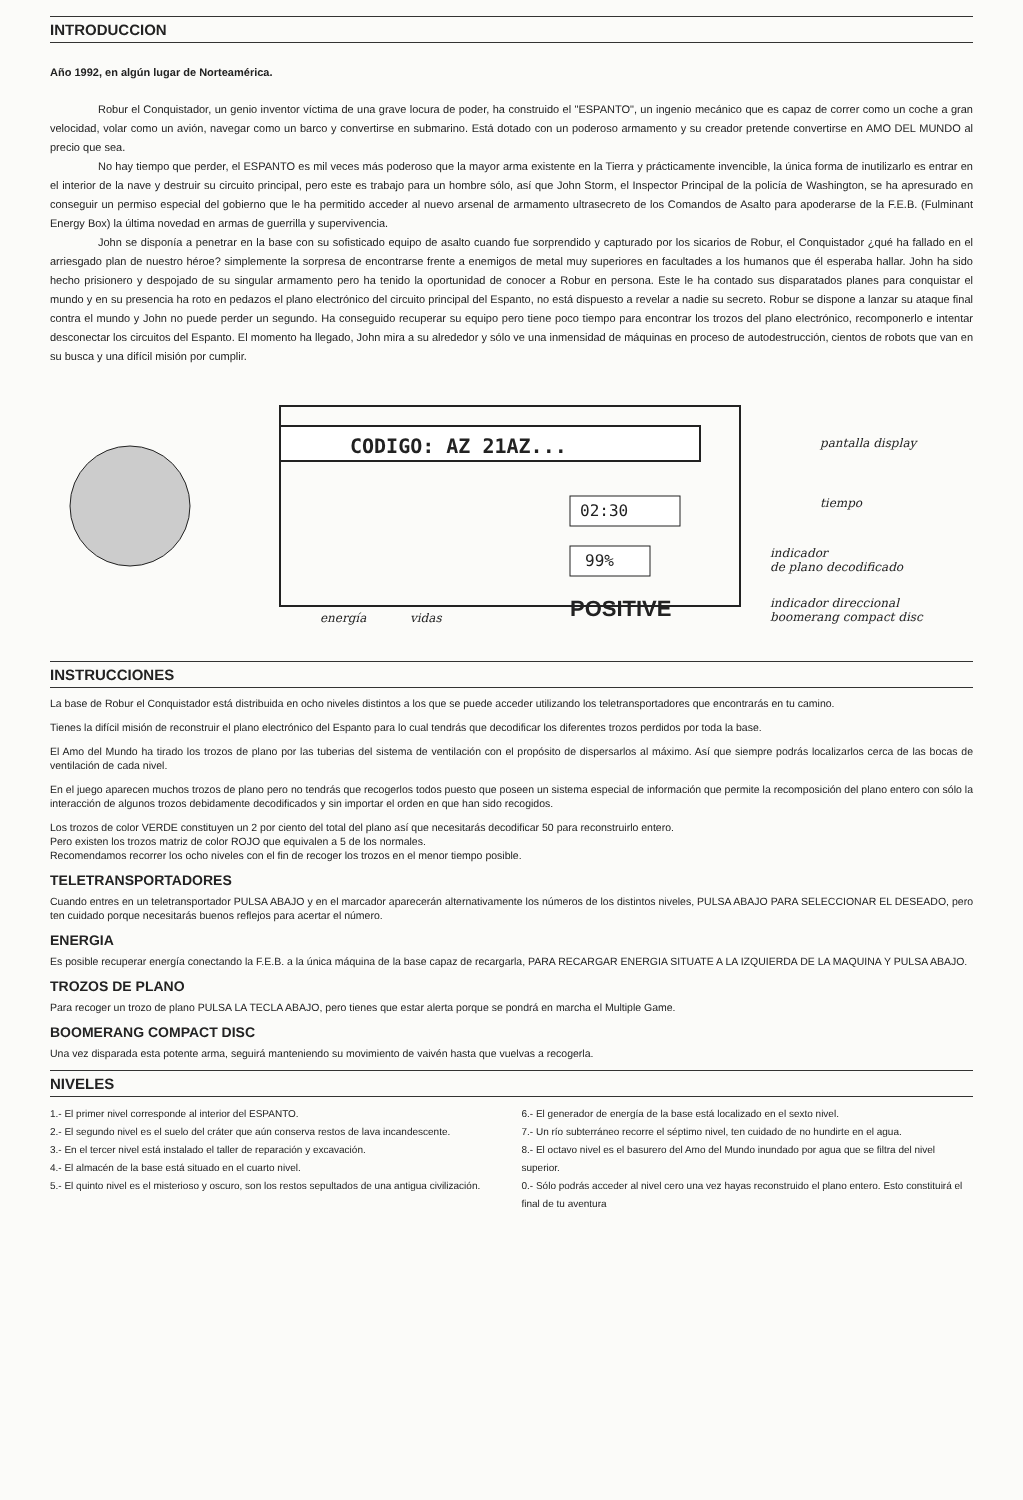INTRODUCCION
Año 1992, en algún lugar de Norteamérica.
Robur el Conquistador, un genio inventor víctima de una grave locura de poder, ha construido el "ESPANTO", un ingenio mecánico que es capaz de correr como un coche a gran velocidad, volar como un avión, navegar como un barco y convertirse en submarino. Está dotado con un poderoso armamento y su creador pretende convertirse en AMO DEL MUNDO al precio que sea.
No hay tiempo que perder, el ESPANTO es mil veces más poderoso que la mayor arma existente en la Tierra y prácticamente invencible, la única forma de inutilizarlo es entrar en el interior de la nave y destruir su circuito principal, pero este es trabajo para un hombre sólo, así que John Storm, el Inspector Principal de la policía de Washington, se ha apresurado en conseguir un permiso especial del gobierno que le ha permitido acceder al nuevo arsenal de armamento ultrasecreto de los Comandos de Asalto para apoderarse de la F.E.B. (Fulminant Energy Box) la última novedad en armas de guerrilla y supervivencia.
John se disponía a penetrar en la base con su sofisticado equipo de asalto cuando fue sorprendido y capturado por los sicarios de Robur, el Conquistador ¿qué ha fallado en el arriesgado plan de nuestro héroe? simplemente la sorpresa de encontrarse frente a enemigos de metal muy superiores en facultades a los humanos que él esperaba hallar. John ha sido hecho prisionero y despojado de su singular armamento pero ha tenido la oportunidad de conocer a Robur en persona. Este le ha contado sus disparatados planes para conquistar el mundo y en su presencia ha roto en pedazos el plano electrónico del circuito principal del Espanto, no está dispuesto a revelar a nadie su secreto. Robur se dispone a lanzar su ataque final contra el mundo y John no puede perder un segundo. Ha conseguido recuperar su equipo pero tiene poco tiempo para encontrar los trozos del plano electrónico, recomponerlo e intentar desconectar los circuitos del Espanto. El momento ha llegado, John mira a su alrededor y sólo ve una inmensidad de máquinas en proceso de autodestrucción, cientos de robots que van en su busca y una difícil misión por cumplir.
CODIGO: AZ 21AZ...
02:30
99%
POSITIVE
pantalla display
tiempo
indicador
de plano decodificado
indicador direccional
boomerang compact disc
energía vidas
INSTRUCCIONES
La base de Robur el Conquistador está distribuida en ocho niveles distintos a los que se puede acceder utilizando los teletransportadores que encontrarás en tu camino.
Tienes la difícil misión de reconstruir el plano electrónico del Espanto para lo cual tendrás que decodificar los diferentes trozos perdidos por toda la base.
El Amo del Mundo ha tirado los trozos de plano por las tuberias del sistema de ventilación con el propósito de dispersarlos al máximo. Así que siempre podrás localizarlos cerca de las bocas de ventilación de cada nivel.
En el juego aparecen muchos trozos de plano pero no tendrás que recogerlos todos puesto que poseen un sistema especial de información que permite la recomposición del plano entero con sólo la interacción de algunos trozos debidamente decodificados y sin importar el orden en que han sido recogidos.
Los trozos de color VERDE constituyen un 2 por ciento del total del plano así que necesitarás decodificar 50 para reconstruirlo entero.
Pero existen los trozos matriz de color ROJO que equivalen a 5 de los normales.
Recomendamos recorrer los ocho niveles con el fin de recoger los trozos en el menor tiempo posible.
TELETRANSPORTADORES
Cuando entres en un teletransportador PULSA ABAJO y en el marcador aparecerán alternativamente los números de los distintos niveles, PULSA ABAJO PARA SELECCIONAR EL DESEADO, pero ten cuidado porque necesitarás buenos reflejos para acertar el número.
ENERGIA
Es posible recuperar energía conectando la F.E.B. a la única máquina de la base capaz de recargarla, PARA RECARGAR ENERGIA SITUATE A LA IZQUIERDA DE LA MAQUINA Y PULSA ABAJO.
TROZOS DE PLANO
Para recoger un trozo de plano PULSA LA TECLA ABAJO, pero tienes que estar alerta porque se pondrá en marcha el Multiple Game.
BOOMERANG COMPACT DISC
Una vez disparada esta potente arma, seguirá manteniendo su movimiento de vaivén hasta que vuelvas a recogerla.
NIVELES
1.- El primer nivel corresponde al interior del ESPANTO.
2.- El segundo nivel es el suelo del cráter que aún conserva restos de lava incandescente.
3.- En el tercer nivel está instalado el taller de reparación y excavación.
4.- El almacén de la base está situado en el cuarto nivel.
5.- El quinto nivel es el misterioso y oscuro, son los restos sepultados de una antigua civilización.
6.- El generador de energía de la base está localizado en el sexto nivel.
7.- Un río subterráneo recorre el séptimo nivel, ten cuidado de no hundirte en el agua.
8.- El octavo nivel es el basurero del Amo del Mundo inundado por agua que se filtra del nivel superior.
0.- Sólo podrás acceder al nivel cero una vez hayas reconstruido el plano entero. Esto constituirá el final de tu aventura